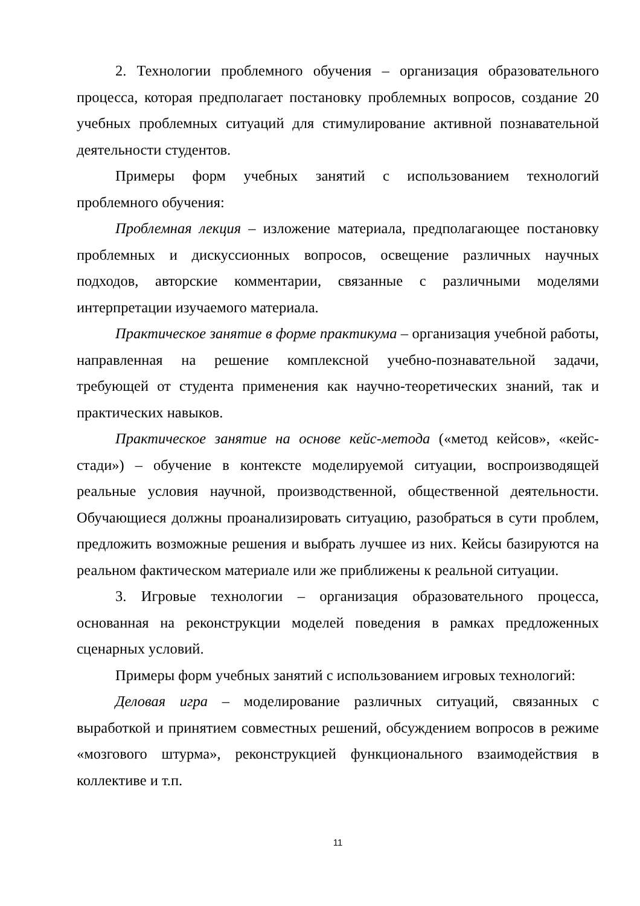2. Технологии проблемного обучения – организация образовательного процесса, которая предполагает постановку проблемных вопросов, создание 20 учебных проблемных ситуаций для стимулирование активной познавательной деятельности студентов.
Примеры форм учебных занятий с использованием технологий проблемного обучения:
Проблемная лекция – изложение материала, предполагающее постановку проблемных и дискуссионных вопросов, освещение различных научных подходов, авторские комментарии, связанные с различными моделями интерпретации изучаемого материала.
Практическое занятие в форме практикума – организация учебной работы, направленная на решение комплексной учебно-познавательной задачи, требующей от студента применения как научно-теоретических знаний, так и практических навыков.
Практическое занятие на основе кейс-метода («метод кейсов», «кейс-стади») – обучение в контексте моделируемой ситуации, воспроизводящей реальные условия научной, производственной, общественной деятельности. Обучающиеся должны проанализировать ситуацию, разобраться в сути проблем, предложить возможные решения и выбрать лучшее из них. Кейсы базируются на реальном фактическом материале или же приближены к реальной ситуации.
3. Игровые технологии – организация образовательного процесса, основанная на реконструкции моделей поведения в рамках предложенных сценарных условий.
Примеры форм учебных занятий с использованием игровых технологий:
Деловая игра – моделирование различных ситуаций, связанных с выработкой и принятием совместных решений, обсуждением вопросов в режиме «мозгового штурма», реконструкцией функционального взаимодействия в коллективе и т.п.
11